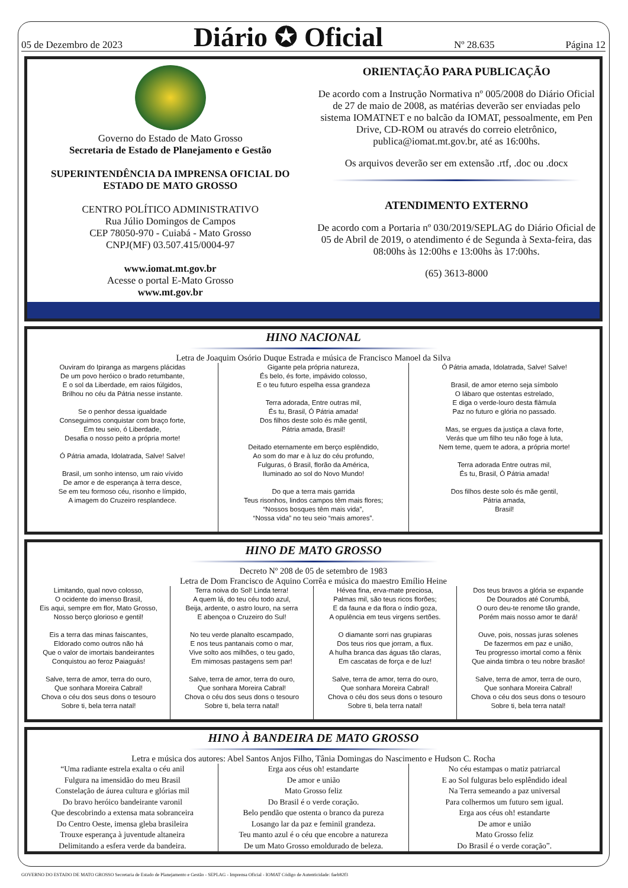05 de Dezembro de 2023 Diário ✪ Oficial Nº 28.635 Página 12
Governo do Estado de Mato Grosso
Secretaria de Estado de Planejamento e Gestão
SUPERINTENDÊNCIA DA IMPRENSA OFICIAL DO ESTADO DE MATO GROSSO
CENTRO POLÍTICO ADMINISTRATIVO
Rua Júlio Domingos de Campos
CEP 78050-970 - Cuiabá - Mato Grosso
CNPJ(MF) 03.507.415/0004-97
www.iomat.mt.gov.br
Acesse o portal E-Mato Grosso
www.mt.gov.br
ORIENTAÇÃO PARA PUBLICAÇÃO
De acordo com a Instrução Normativa nº 005/2008 do Diário Oficial de 27 de maio de 2008, as matérias deverão ser enviadas pelo sistema IOMATNET e no balcão da IOMAT, pessoalmente, em Pen Drive, CD-ROM ou através do correio eletrônico, publica@iomat.mt.gov.br, até as 16:00hs.
Os arquivos deverão ser em extensão .rtf, .doc ou .docx
ATENDIMENTO EXTERNO
De acordo com a Portaria nº 030/2019/SEPLAG do Diário Oficial de 05 de Abril de 2019, o atendimento é de Segunda à Sexta-feira, das 08:00hs às 12:00hs e 13:00hs às 17:00hs.
(65) 3613-8000
HINO NACIONAL
Letra de Joaquim Osório Duque Estrada e música de Francisco Manoel da Silva
Ouviram do Ipiranga as margens plácidas
De um povo heróico o brado retumbante,
E o sol da Liberdade, em raios fúlgidos,
Brilhou no céu da Pátria nesse instante.
Se o penhor dessa igualdade
Conseguimos conquistar com braço forte,
Em teu seio, ó Liberdade,
Desafia o nosso peito a própria morte!
Ó Pátria amada, Idolatrada, Salve! Salve!
Brasil, um sonho intenso, um raio vívido
De amor e de esperança à terra desce,
Se em teu formoso céu, risonho e límpido,
A imagem do Cruzeiro resplandece.
Gigante pela própria natureza,
És belo, és forte, impávido colosso,
E o teu futuro espelha essa grandeza
Terra adorada, Entre outras mil,
És tu, Brasil, Ó Pátria amada!
Dos filhos deste solo és mãe gentil,
Pátria amada, Brasil!
Deitado eternamente em berço esplêndido,
Ao som do mar e à luz do céu profundo,
Fulguras, ó Brasil, florão da América,
Iluminado ao sol do Novo Mundo!
Do que a terra mais garrida
Teus risonhos, lindos campos têm mais flores;
“Nossos bosques têm mais vida”,
“Nossa vida” no teu seio “mais amores”.
Ó Pátria amada, Idolatrada, Salve! Salve!
Brasil, de amor eterno seja símbolo
O lábaro que ostentas estrelado,
E diga o verde-louro desta flâmula
Paz no futuro e glória no passado.
Mas, se ergues da justiça a clava forte,
Verás que um filho teu não foge à luta,
Nem teme, quem te adora, a própria morte!
Terra adorada Entre outras mil,
És tu, Brasil, Ó Pátria amada!
Dos filhos deste solo és mãe gentil,
Pátria amada,
Brasil!
HINO DE MATO GROSSO
Decreto Nº 208 de 05 de setembro de 1983
Letra de Dom Francisco de Aquino Corrêa e música do maestro Emílio Heine
Limitando, qual novo colosso,
O ocidente do imenso Brasil,
Eis aqui, sempre em flor, Mato Grosso,
Nosso berço glorioso e gentil!
Eis a terra das minas faiscantes,
Eldorado como outros não há
Que o valor de imortais bandeirantes
Conquistou ao feroz Paiaguás!
Salve, terra de amor, terra do ouro,
Que sonhara Moreira Cabral!
Chova o céu dos seus dons o tesouro
Sobre ti, bela terra natal!
Terra noiva do Sol! Linda terra!
A quem lá, do teu céu todo azul,
Beija, ardente, o astro louro, na serra
E abençoa o Cruzeiro do Sul!
No teu verde planalto escampado,
E nos teus pantanais como o mar,
Vive solto aos milhões, o teu gado,
Em mimosas pastagens sem par!
Salve, terra de amor, terra do ouro,
Que sonhara Moreira Cabral!
Chova o céu dos seus dons o tesouro
Sobre ti, bela terra natal!
Hévea fina, erva-mate preciosa,
Palmas mil, são teus ricos florões;
E da fauna e da flora o índio goza,
A opulência em teus virgens sertões.
O diamante sorri nas grupiaras
Dos teus rios que jorram, a flux.
A hulha branca das águas tão claras,
Em cascatas de força e de luz!
Salve, terra de amor, terra do ouro,
Que sonhara Moreira Cabral!
Chova o céu dos seus dons o tesouro
Sobre ti, bela terra natal!
Dos teus bravos a glória se expande
De Dourados até Corumbá,
O ouro deu-te renome tão grande,
Porém mais nosso amor te dará!
Ouve, pois, nossas juras solenes
De fazermos em paz e união,
Teu progresso imortal como a fênix
Que ainda timbra o teu nobre brasão!
Salve, terra de amor, terra de ouro,
Que sonhara Moreira Cabral!
Chova o céu dos seus dons o tesouro
Sobre ti, bela terra natal!
HINO À BANDEIRA DE MATO GROSSO
Letra e música dos autores: Abel Santos Anjos Filho, Tânia Domingas do Nascimento e Hudson C. Rocha
“Uma radiante estrela exalta o céu anil
Fulgura na imensidão do meu Brasil
Constelação de áurea cultura e glórias mil
Do bravo heróico bandeirante varonil
Que descobrindo a extensa mata sobranceira
Do Centro Oeste, imensa gleba brasileira
Trouxe esperança à juventude altaneira
Delimitando a esfera verde da bandeira.
Erga aos céus oh! estandarte
De amor e união
Mato Grosso feliz
Do Brasil é o verde coração.
Belo pendão que ostenta o branco da pureza
Losango lar da paz e feminil grandeza.
Teu manto azul é o céu que encobre a natureza
De um Mato Grosso emoldurado de beleza.
No céu estampas o matiz patriarcal
E ao Sol fulguras belo esplêndido ideal
Na Terra semeando a paz universal
Para colhermos um futuro sem igual.
Erga aos céus oh! estandarte
De amor e união
Mato Grosso feliz
Do Brasil é o verde coração”.
GOVERNO DO ESTADO DE MATO GROSSO Secretaria de Estado de Planejamento e Gestão - SEPLAG - Imprensa Oficial - IOMAT Código de Autenticidade: faeb82f3